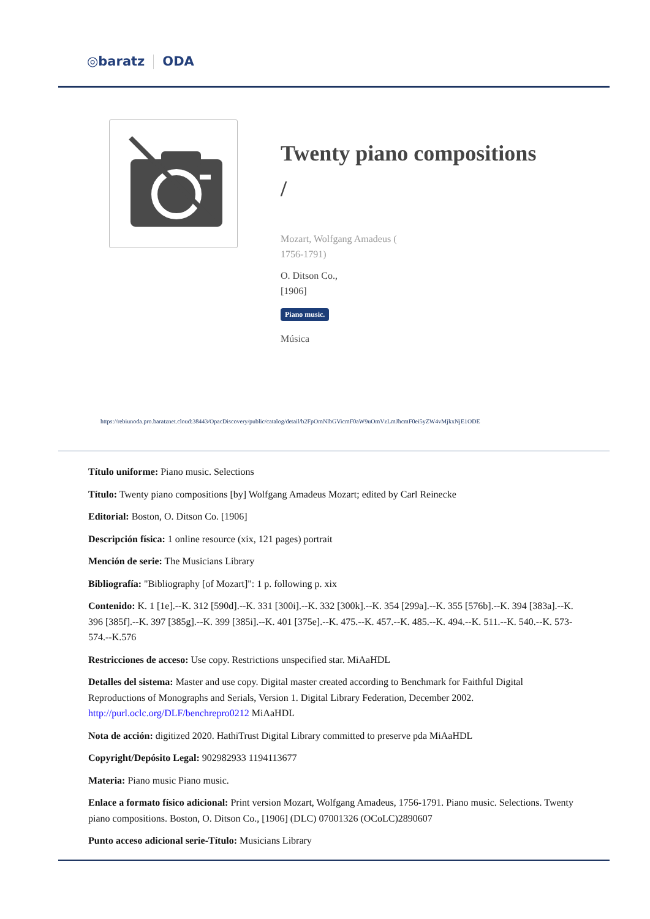◎baratz ODA
Twenty piano compositions /
Mozart, Wolfgang Amadeus (
1756-1791)
O. Ditson Co.,
[1906]
Piano music.
Música
https://rebiunoda.pro.baratznet.cloud:38443/OpacDiscovery/public/catalog/detail/b2FpOmNlbGVicmF0aW9uOmVzLmJhcmF0ei5yZW4vMjkxNjE1ODE
Título uniforme: Piano music. Selections
Título: Twenty piano compositions [by] Wolfgang Amadeus Mozart; edited by Carl Reinecke
Editorial: Boston, O. Ditson Co. [1906]
Descripción física: 1 online resource (xix, 121 pages) portrait
Mención de serie: The Musicians Library
Bibliografía: "Bibliography [of Mozart]": 1 p. following p. xix
Contenido: K. 1 [1e].--K. 312 [590d].--K. 331 [300i].--K. 332 [300k].--K. 354 [299a].--K. 355 [576b].--K. 394 [383a].--K. 396 [385f].--K. 397 [385g].--K. 399 [385i].--K. 401 [375e].--K. 475.--K. 457.--K. 485.--K. 494.--K. 511.--K. 540.--K. 573-574.--K.576
Restricciones de acceso: Use copy. Restrictions unspecified star. MiAaHDL
Detalles del sistema: Master and use copy. Digital master created according to Benchmark for Faithful Digital Reproductions of Monographs and Serials, Version 1. Digital Library Federation, December 2002. http://purl.oclc.org/DLF/benchrepro0212 MiAaHDL
Nota de acción: digitized 2020. HathiTrust Digital Library committed to preserve pda MiAaHDL
Copyright/Depósito Legal: 902982933 1194113677
Materia: Piano music Piano music.
Enlace a formato físico adicional: Print version Mozart, Wolfgang Amadeus, 1756-1791. Piano music. Selections. Twenty piano compositions. Boston, O. Ditson Co., [1906] (DLC) 07001326 (OCoLC)2890607
Punto acceso adicional serie-Título: Musicians Library